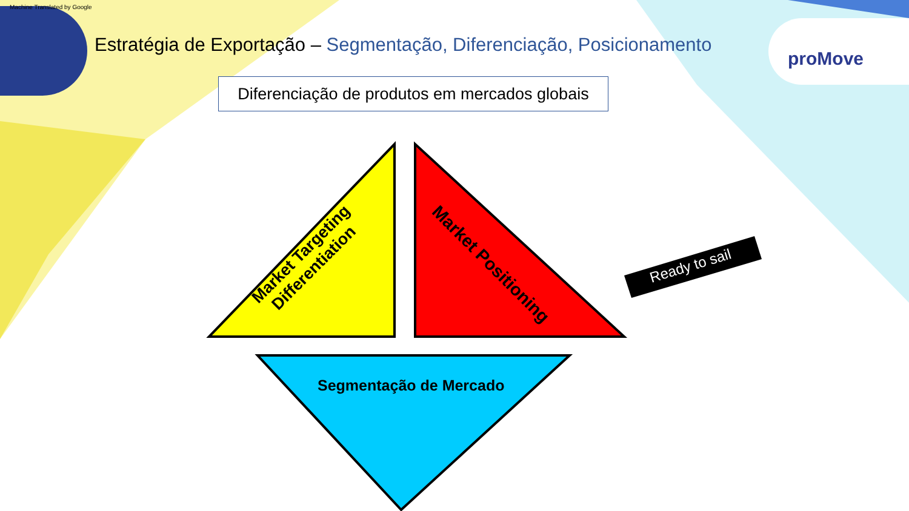Machine Translated by Google
Estratégia de Exportação – Segmentação, Diferenciação, Posicionamento
proMove
Diferenciação de produtos em mercados globais
Market Targeting
Differentiation
Market Positioning
Segmentação de Mercado
Ready to sail